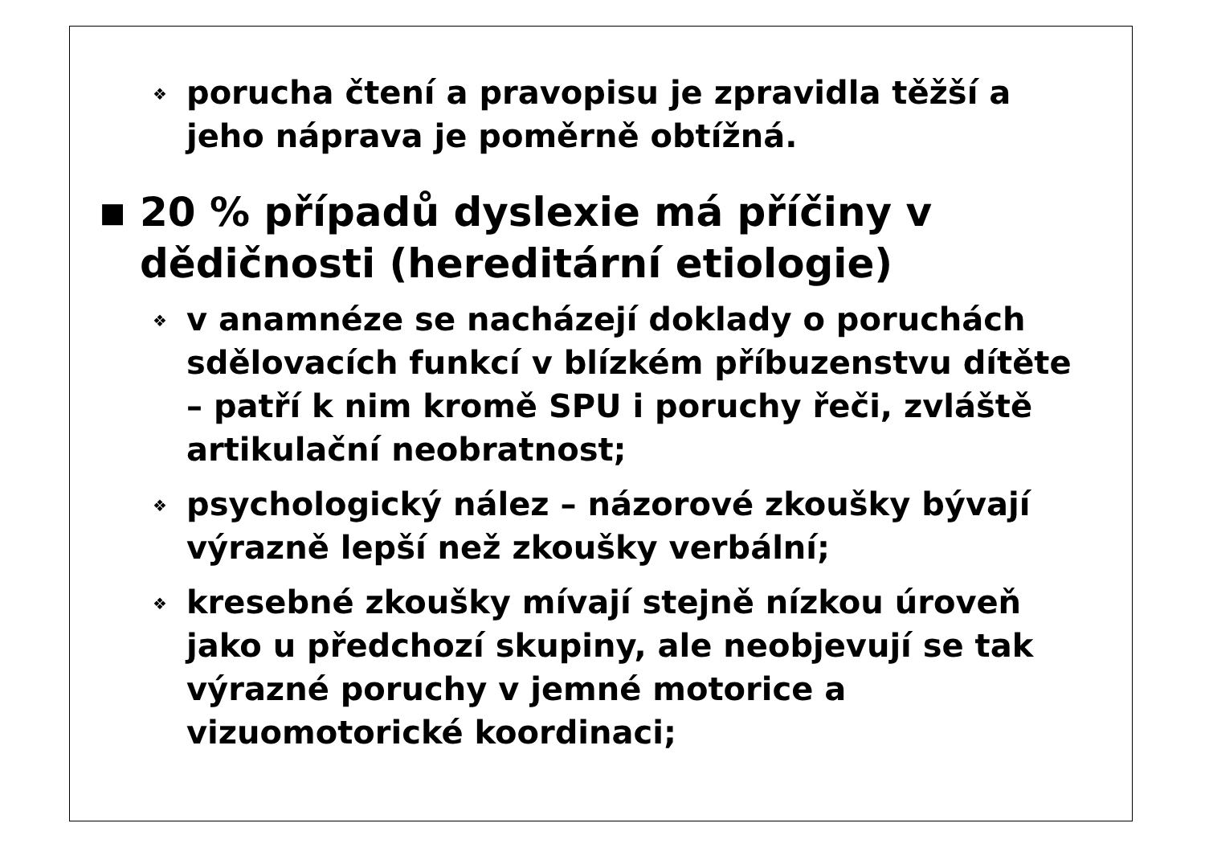❖ porucha čtení a pravopisu je zpravidla těžší a jeho náprava je poměrně obtížná.
■ 20 % případů dyslexie má příčiny v dědičnosti (hereditární etiologie)
❖ v anamnéze se nacházejí doklady o poruchách sdělovacích funkcí v blízkém příbuzenstvu dítěte – patří k nim kromě SPU i poruchy řeči, zvláště artikulační neobratnost;
❖ psychologický nález – názorové zkoušky bývají výrazně lepší než zkoušky verbální;
❖ kresebné zkoušky mívají stejně nízkou úroveň jako u předchozí skupiny, ale neobjevují se tak výrazné poruchy v jemné motorice a vizuomotorické koordinaci;